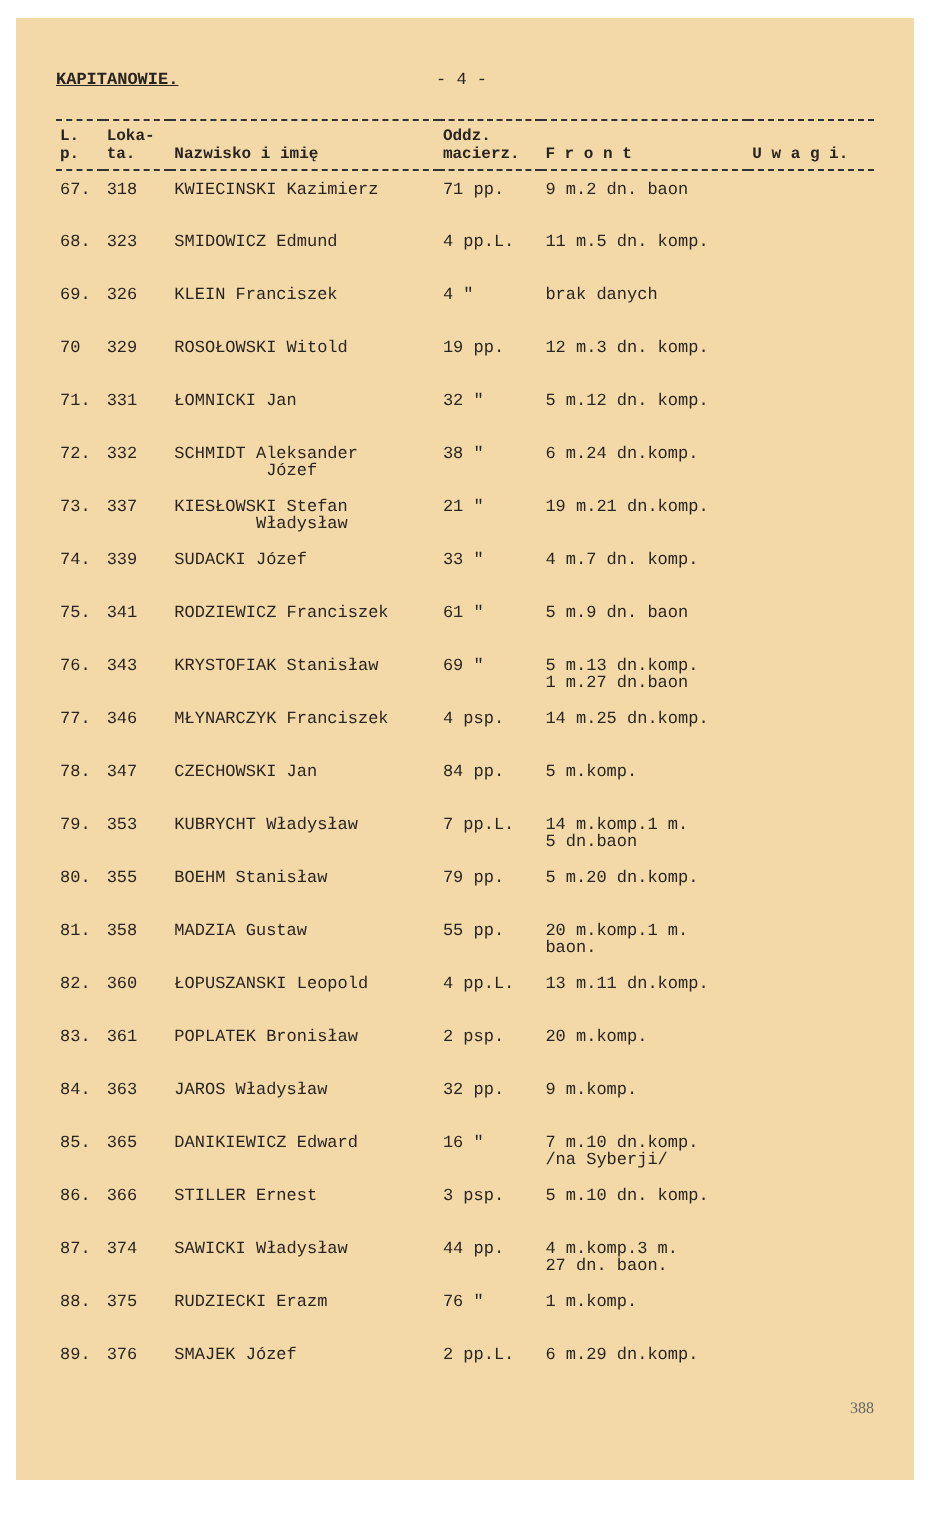KAPITANOWIE. - 4 -
| L. p. | Loka- ta. | Nazwisko i imię | Oddz. macierz. | F r o n t | U w a g i. |
| --- | --- | --- | --- | --- | --- |
| 67. | 318 | KWIECINSKI Kazimierz | 71 pp. | 9 m.2 dn. baon | |
| 68. | 323 | SMIDOWICZ Edmund | 4 pp.L. | 11 m.5 dn. komp. | |
| 69. | 326 | KLEIN Franciszek | 4 " | brak danych | |
| 70 | 329 | ROSOŁOWSKI Witold | 19 pp. | 12 m.3 dn. komp. | |
| 71. | 331 | ŁOMNICKI Jan | 32 " | 5 m.12 dn. komp. | |
| 72. | 332 | SCHMIDT Aleksander Józef | 38 " | 6 m.24 dn.komp. | |
| 73. | 337 | KIESŁOWSKI Stefan Władysław | 21 " | 19 m.21 dn.komp. | |
| 74. | 339 | SUDACKI Józef | 33 " | 4 m.7 dn. komp. | |
| 75. | 341 | RODZIEWICZ Franciszek | 61 " | 5 m.9 dn. baon | |
| 76. | 343 | KRYSTOFIAK Stanisław | 69 " | 5 m.13 dn.komp. 1 m.27 dn.baon | |
| 77. | 346 | MŁYNARCZYK Franciszek | 4 psp. | 14 m.25 dn.komp. | |
| 78. | 347 | CZECHOWSKI Jan | 84 pp. | 5 m.komp. | |
| 79. | 353 | KUBRYCHT Władysław | 7 pp.L. | 14 m.komp.1 m. 5 dn.baon | |
| 80. | 355 | BOEHM Stanisław | 79 pp. | 5 m.20 dn.komp. | |
| 81. | 358 | MADZIA Gustaw | 55 pp. | 20 m.komp.1 m. baon. | |
| 82. | 360 | ŁOPUSZANSKI Leopold | 4 pp.L. | 13 m.11 dn.komp. | |
| 83. | 361 | POPLATEK Bronisław | 2 psp. | 20 m.komp. | |
| 84. | 363 | JAROS Władysław | 32 pp. | 9 m.komp. | |
| 85. | 365 | DANIKIEWICZ Edward | 16 " | 7 m.10 dn.komp. /na Syberji/ | |
| 86. | 366 | STILLER Ernest | 3 psp. | 5 m.10 dn. komp. | |
| 87. | 374 | SAWICKI Władysław | 44 pp. | 4 m.komp.3 m. 27 dn. baon. | |
| 88. | 375 | RUDZIECKI Erazm | 76 " | 1 m.komp. | |
| 89. | 376 | SMAJEK Józef | 2 pp.L. | 6 m.29 dn.komp. | |
388